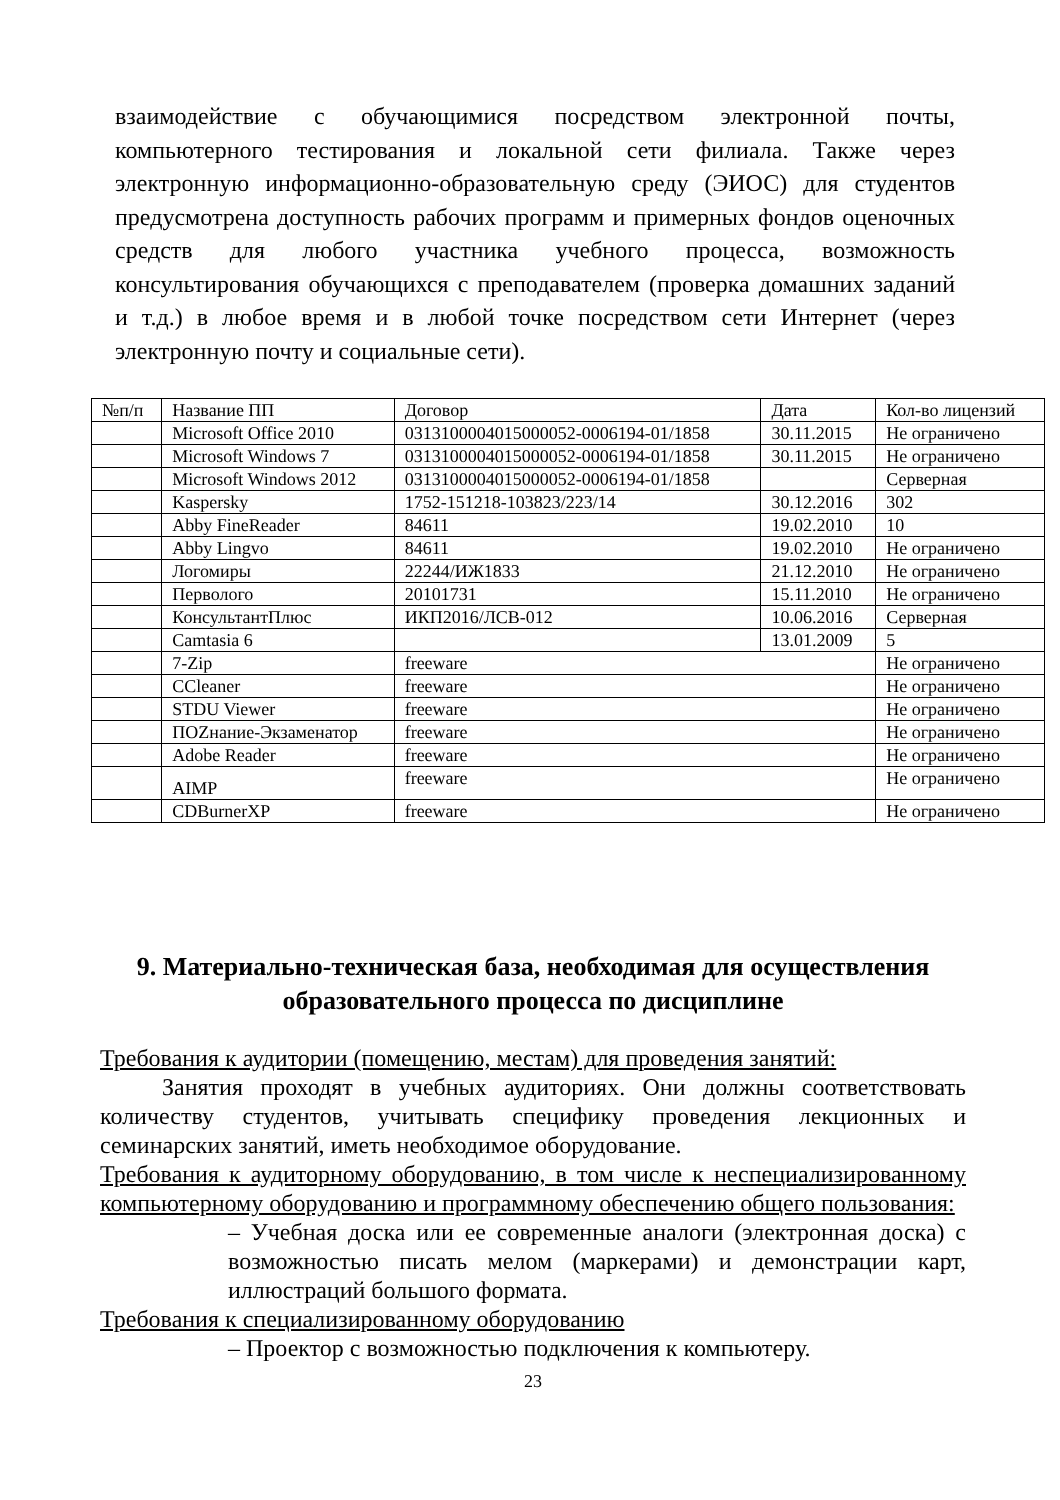взаимодействие с обучающимися посредством электронной почты, компьютерного тестирования и локальной сети филиала. Также через электронную информационно-образовательную среду (ЭИОС) для студентов предусмотрена доступность рабочих программ и примерных фондов оценочных средств для любого участника учебного процесса, возможность консультирования обучающихся с преподавателем (проверка домашних заданий и т.д.) в любое время и в любой точке посредством сети Интернет (через электронную почту и социальные сети).
| №п/п | Название ПП | Договор | Дата | Кол-во лицензий |
| --- | --- | --- | --- | --- |
| | Microsoft Office 2010 | 0313100004015000052-0006194-01/1858 | 30.11.2015 | Не ограничено |
| | Microsoft Windows 7 | 0313100004015000052-0006194-01/1858 | 30.11.2015 | Не ограничено |
| | Microsoft Windows 2012 | 0313100004015000052-0006194-01/1858 | | Серверная |
| | Kaspersky | 1752-151218-103823/223/14 | 30.12.2016 | 302 |
| | Abby FineReader | 84611 | 19.02.2010 | 10 |
| | Abby Lingvo | 84611 | 19.02.2010 | Не ограничено |
| | Логомиры | 22244/ИЖ1833 | 21.12.2010 | Не ограничено |
| | Перволого | 20101731 | 15.11.2010 | Не ограничено |
| | КонсультантПлюс | ИКП2016/ЛСВ-012 | 10.06.2016 | Серверная |
| | Camtasia 6 | | 13.01.2009 | 5 |
| | 7-Zip | freeware | | Не ограничено |
| | CCleaner | freeware | | Не ограничено |
| | STDU Viewer | freeware | | Не ограничено |
| | ПОZнание-Экзаменатор | freeware | | Не ограничено |
| | Adobe Reader | freeware | | Не ограничено |
| | AIMP | freeware | | Не ограничено |
| | CDBurnerXP | freeware | | Не ограничено |
9. Материально-техническая база, необходимая для осуществления образовательного процесса по дисциплине
Требования к аудитории (помещению, местам) для проведения занятий:
Занятия проходят в учебных аудиториях. Они должны соответствовать количеству студентов, учитывать специфику проведения лекционных и семинарских занятий, иметь необходимое оборудование.
Требования к аудиторному оборудованию, в том числе к неспециализированному компьютерному оборудованию и программному обеспечению общего пользования:
– Учебная доска или ее современные аналоги (электронная доска) с возможностью писать мелом (маркерами) и демонстрации карт, иллюстраций большого формата.
Требования к специализированному оборудованию
– Проектор с возможностью подключения к компьютеру.
23